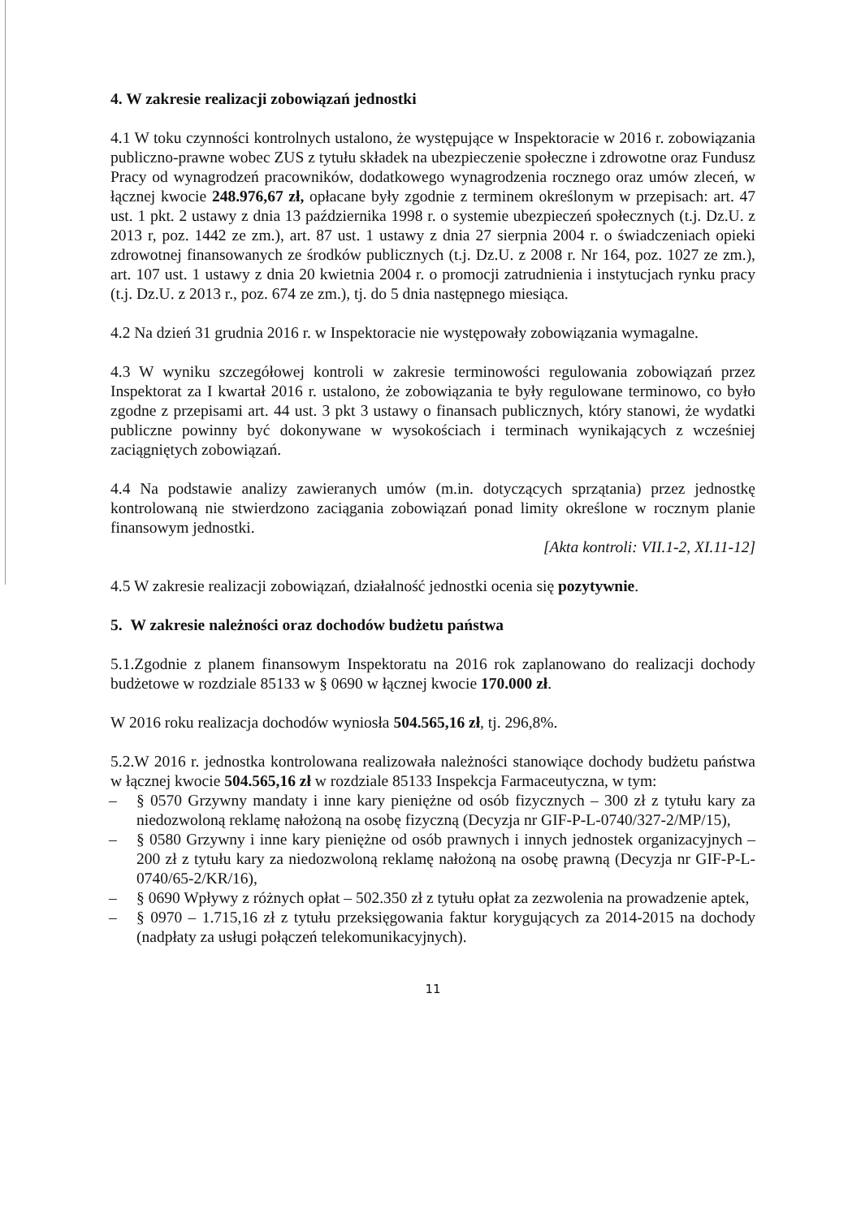4. W zakresie realizacji zobowiązań jednostki
4.1 W toku czynności kontrolnych ustalono, że występujące w Inspektoracie w 2016 r. zobowiązania publiczno-prawne wobec ZUS z tytułu składek na ubezpieczenie społeczne i zdrowotne oraz Fundusz Pracy od wynagrodzeń pracowników, dodatkowego wynagrodzenia rocznego oraz umów zleceń, w łącznej kwocie 248.976,67 zł, opłacane były zgodnie z terminem określonym w przepisach: art. 47 ust. 1 pkt. 2 ustawy z dnia 13 października 1998 r. o systemie ubezpieczeń społecznych (t.j. Dz.U. z 2013 r, poz. 1442 ze zm.), art. 87 ust. 1 ustawy z dnia 27 sierpnia 2004 r. o świadczeniach opieki zdrowotnej finansowanych ze środków publicznych (t.j. Dz.U. z 2008 r. Nr 164, poz. 1027 ze zm.), art. 107 ust. 1 ustawy z dnia 20 kwietnia 2004 r. o promocji zatrudnienia i instytucjach rynku pracy (t.j. Dz.U. z 2013 r., poz. 674 ze zm.), tj. do 5 dnia następnego miesiąca.
4.2 Na dzień 31 grudnia 2016 r. w Inspektoracie nie występowały zobowiązania wymagalne.
4.3 W wyniku szczegółowej kontroli w zakresie terminowości regulowania zobowiązań przez Inspektorat za I kwartał 2016 r. ustalono, że zobowiązania te były regulowane terminowo, co było zgodne z przepisami art. 44 ust. 3 pkt 3 ustawy o finansach publicznych, który stanowi, że wydatki publiczne powinny być dokonywane w wysokościach i terminach wynikających z wcześniej zaciągniętych zobowiązań.
4.4 Na podstawie analizy zawieranych umów (m.in. dotyczących sprzątania) przez jednostkę kontrolowaną nie stwierdzono zaciągania zobowiązań ponad limity określone w rocznym planie finansowym jednostki.
[Akta kontroli: VII.1-2, XI.11-12]
4.5 W zakresie realizacji zobowiązań, działalność jednostki ocenia się pozytywnie.
5. W zakresie należności oraz dochodów budżetu państwa
5.1.Zgodnie z planem finansowym Inspektoratu na 2016 rok zaplanowano do realizacji dochody budżetowe w rozdziale 85133 w § 0690 w łącznej kwocie 170.000 zł.
W 2016 roku realizacja dochodów wyniosła 504.565,16 zł, tj. 296,8%.
5.2.W 2016 r. jednostka kontrolowana realizowała należności stanowiące dochody budżetu państwa w łącznej kwocie 504.565,16 zł w rozdziale 85133 Inspekcja Farmaceutyczna, w tym:
– § 0570 Grzywny mandaty i inne kary pieniężne od osób fizycznych – 300 zł z tytułu kary za niedozwoloną reklamę nałożoną na osobę fizyczną (Decyzja nr GIF-P-L-0740/327-2/MP/15),
– § 0580 Grzywny i inne kary pieniężne od osób prawnych i innych jednostek organizacyjnych – 200 zł z tytułu kary za niedozwoloną reklamę nałożoną na osobę prawną (Decyzja nr GIF-P-L-0740/65-2/KR/16),
– § 0690 Wpływy z różnych opłat – 502.350 zł z tytułu opłat za zezwolenia na prowadzenie aptek,
– § 0970 – 1.715,16 zł z tytułu przeksięgowania faktur korygujących za 2014-2015 na dochody (nadpłaty za usługi połączeń telekomunikacyjnych).
11